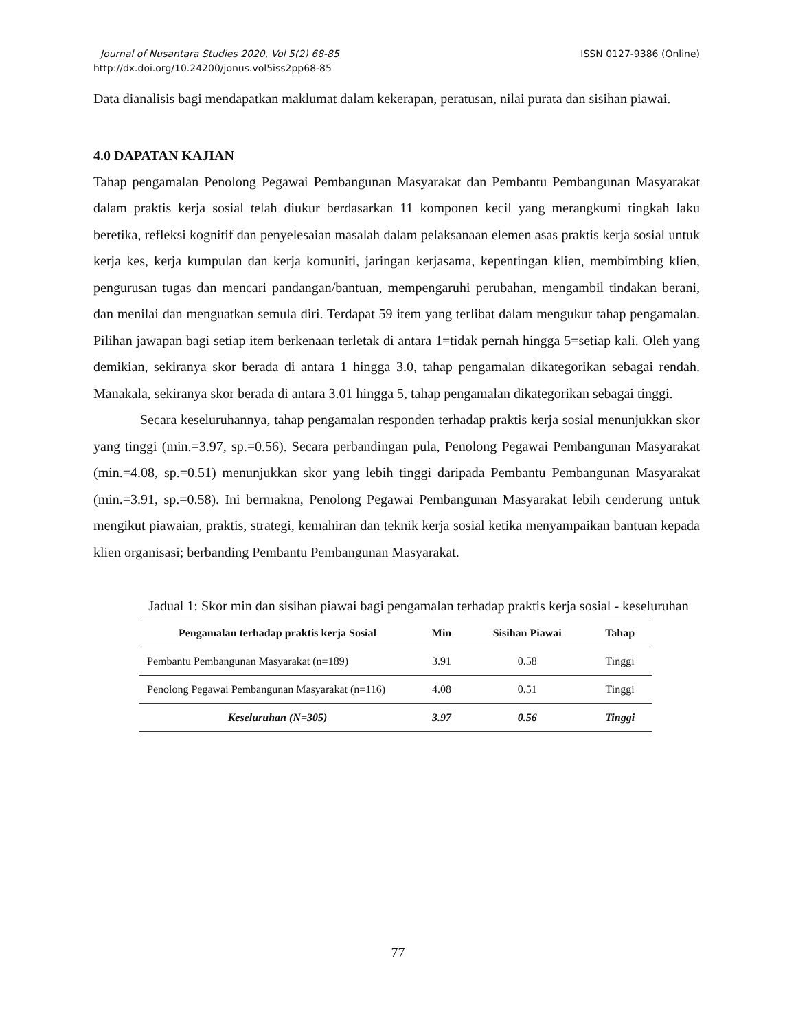Journal of Nusantara Studies 2020, Vol 5(2) 68-85 ISSN 0127-9386 (Online)
http://dx.doi.org/10.24200/jonus.vol5iss2pp68-85
Data dianalisis bagi mendapatkan maklumat dalam kekerapan, peratusan, nilai purata dan sisihan piawai.
4.0 DAPATAN KAJIAN
Tahap pengamalan Penolong Pegawai Pembangunan Masyarakat dan Pembantu Pembangunan Masyarakat dalam praktis kerja sosial telah diukur berdasarkan 11 komponen kecil yang merangkumi tingkah laku beretika, refleksi kognitif dan penyelesaian masalah dalam pelaksanaan elemen asas praktis kerja sosial untuk kerja kes, kerja kumpulan dan kerja komuniti, jaringan kerjasama, kepentingan klien, membimbing klien, pengurusan tugas dan mencari pandangan/bantuan, mempengaruhi perubahan, mengambil tindakan berani, dan menilai dan menguatkan semula diri. Terdapat 59 item yang terlibat dalam mengukur tahap pengamalan. Pilihan jawapan bagi setiap item berkenaan terletak di antara 1=tidak pernah hingga 5=setiap kali. Oleh yang demikian, sekiranya skor berada di antara 1 hingga 3.0, tahap pengamalan dikategorikan sebagai rendah. Manakala, sekiranya skor berada di antara 3.01 hingga 5, tahap pengamalan dikategorikan sebagai tinggi.
Secara keseluruhannya, tahap pengamalan responden terhadap praktis kerja sosial menunjukkan skor yang tinggi (min.=3.97, sp.=0.56). Secara perbandingan pula, Penolong Pegawai Pembangunan Masyarakat (min.=4.08, sp.=0.51) menunjukkan skor yang lebih tinggi daripada Pembantu Pembangunan Masyarakat (min.=3.91, sp.=0.58). Ini bermakna, Penolong Pegawai Pembangunan Masyarakat lebih cenderung untuk mengikut piawaian, praktis, strategi, kemahiran dan teknik kerja sosial ketika menyampaikan bantuan kepada klien organisasi; berbanding Pembantu Pembangunan Masyarakat.
Jadual 1: Skor min dan sisihan piawai bagi pengamalan terhadap praktis kerja sosial - keseluruhan
| Pengamalan terhadap praktis kerja Sosial | Min | Sisihan Piawai | Tahap |
| --- | --- | --- | --- |
| Pembantu Pembangunan Masyarakat (n=189) | 3.91 | 0.58 | Tinggi |
| Penolong Pegawai Pembangunan Masyarakat (n=116) | 4.08 | 0.51 | Tinggi |
| Keseluruhan (N=305) | 3.97 | 0.56 | Tinggi |
77